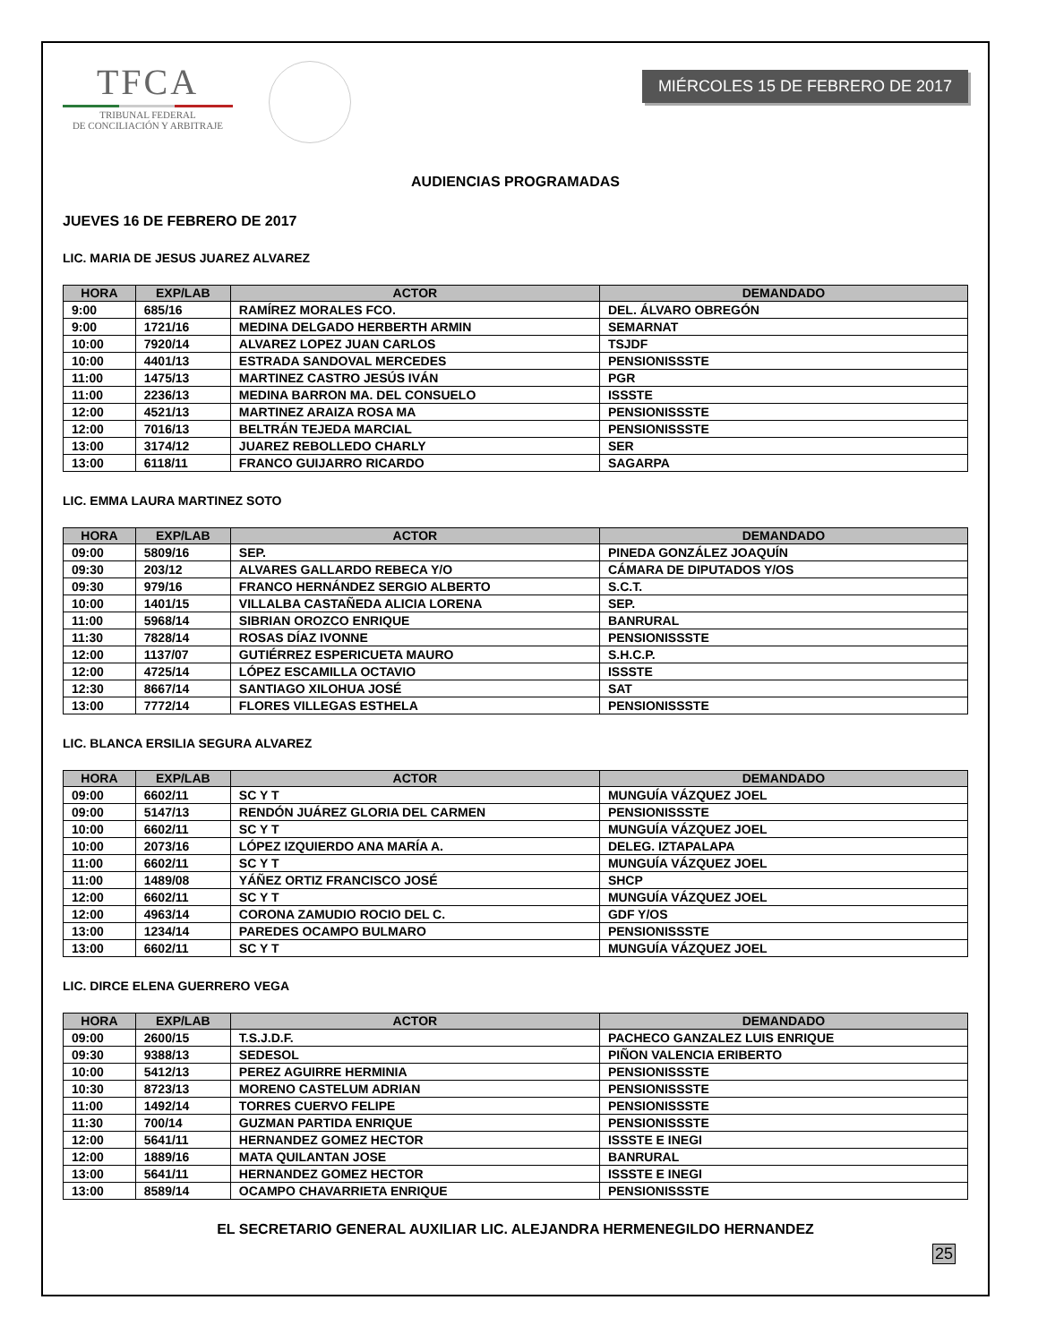TFCA
TRIBUNAL FEDERAL
DE CONCILIACIÓN Y ARBITRAJE
MIÉRCOLES 15 DE FEBRERO DE 2017
AUDIENCIAS PROGRAMADAS
JUEVES 16 DE FEBRERO DE 2017
LIC. MARIA DE JESUS JUAREZ ALVAREZ
| HORA | EXP/LAB | ACTOR | DEMANDADO |
| --- | --- | --- | --- |
| 9:00 | 685/16 | RAMÍREZ MORALES FCO. | DEL. ÁLVARO OBREGÓN |
| 9:00 | 1721/16 | MEDINA DELGADO HERBERTH ARMIN | SEMARNAT |
| 10:00 | 7920/14 | ALVAREZ LOPEZ JUAN CARLOS | TSJDF |
| 10:00 | 4401/13 | ESTRADA SANDOVAL MERCEDES | PENSIONISSSTE |
| 11:00 | 1475/13 | MARTINEZ CASTRO JESÚS IVÁN | PGR |
| 11:00 | 2236/13 | MEDINA BARRON MA. DEL CONSUELO | ISSSTE |
| 12:00 | 4521/13 | MARTINEZ ARAIZA ROSA MA | PENSIONISSSTE |
| 12:00 | 7016/13 | BELTRÁN TEJEDA MARCIAL | PENSIONISSSTE |
| 13:00 | 3174/12 | JUAREZ REBOLLEDO CHARLY | SER |
| 13:00 | 6118/11 | FRANCO GUIJARRO RICARDO | SAGARPA |
LIC. EMMA LAURA MARTINEZ SOTO
| HORA | EXP/LAB | ACTOR | DEMANDADO |
| --- | --- | --- | --- |
| 09:00 | 5809/16 | SEP. | PINEDA GONZÁLEZ JOAQUÍN |
| 09:30 | 203/12 | ALVARES GALLARDO REBECA Y/O | CÁMARA DE DIPUTADOS Y/OS |
| 09:30 | 979/16 | FRANCO HERNÁNDEZ SERGIO ALBERTO | S.C.T. |
| 10:00 | 1401/15 | VILLALBA CASTAÑEDA ALICIA LORENA | SEP. |
| 11:00 | 5968/14 | SIBRIAN OROZCO ENRIQUE | BANRURAL |
| 11:30 | 7828/14 | ROSAS DÍAZ IVONNE | PENSIONISSSTE |
| 12:00 | 1137/07 | GUTIÉRREZ ESPERICUETA MAURO | S.H.C.P. |
| 12:00 | 4725/14 | LÓPEZ ESCAMILLA OCTAVIO | ISSSTE |
| 12:30 | 8667/14 | SANTIAGO XILOHUA JOSÉ | SAT |
| 13:00 | 7772/14 | FLORES VILLEGAS ESTHELA | PENSIONISSSTE |
LIC. BLANCA ERSILIA SEGURA ALVAREZ
| HORA | EXP/LAB | ACTOR | DEMANDADO |
| --- | --- | --- | --- |
| 09:00 | 6602/11 | SC Y T | MUNGUÍA VÁZQUEZ JOEL |
| 09:00 | 5147/13 | RENDÓN JUÁREZ GLORIA DEL CARMEN | PENSIONISSSTE |
| 10:00 | 6602/11 | SC Y T | MUNGUÍA VÁZQUEZ JOEL |
| 10:00 | 2073/16 | LÓPEZ IZQUIERDO ANA MARÍA A. | DELEG. IZTAPALAPA |
| 11:00 | 6602/11 | SC Y T | MUNGUÍA VÁZQUEZ JOEL |
| 11:00 | 1489/08 | YÁÑEZ ORTIZ FRANCISCO JOSÉ | SHCP |
| 12:00 | 6602/11 | SC Y T | MUNGUÍA VÁZQUEZ JOEL |
| 12:00 | 4963/14 | CORONA ZAMUDIO ROCIO DEL C. | GDF Y/OS |
| 13:00 | 1234/14 | PAREDES OCAMPO BULMARO | PENSIONISSSTE |
| 13:00 | 6602/11 | SC Y T | MUNGUÍA VÁZQUEZ JOEL |
LIC. DIRCE ELENA GUERRERO VEGA
| HORA | EXP/LAB | ACTOR | DEMANDADO |
| --- | --- | --- | --- |
| 09:00 | 2600/15 | T.S.J.D.F. | PACHECO GANZALEZ LUIS ENRIQUE |
| 09:30 | 9388/13 | SEDESOL | PIÑON VALENCIA ERIBERTO |
| 10:00 | 5412/13 | PEREZ AGUIRRE HERMINIA | PENSIONISSSTE |
| 10:30 | 8723/13 | MORENO CASTELUM ADRIAN | PENSIONISSSTE |
| 11:00 | 1492/14 | TORRES CUERVO FELIPE | PENSIONISSSTE |
| 11:30 | 700/14 | GUZMAN PARTIDA ENRIQUE | PENSIONISSSTE |
| 12:00 | 5641/11 | HERNANDEZ GOMEZ HECTOR | ISSSTE E INEGI |
| 12:00 | 1889/16 | MATA QUILANTAN JOSE | BANRURAL |
| 13:00 | 5641/11 | HERNANDEZ GOMEZ HECTOR | ISSSTE E INEGI |
| 13:00 | 8589/14 | OCAMPO CHAVARRIETA ENRIQUE | PENSIONISSSTE |
EL SECRETARIO GENERAL AUXILIAR LIC. ALEJANDRA HERMENEGILDO HERNANDEZ
25